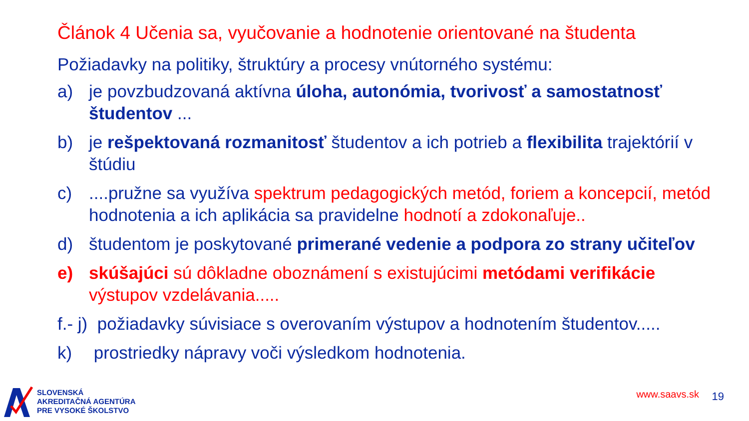Článok 4 Učenia sa, vyučovanie a hodnotenie orientované na študenta
Požiadavky na politiky, štruktúry a procesy vnútorného systému:
a) je povzbudzovaná aktívna úloha, autonómia, tvorivosť a samostatnosť študentov ...
b) je rešpektovaná rozmanitosť študentov a ich potrieb a flexibilita trajektórií v štúdiu
c)....pružne sa využíva spektrum pedagogických metód, foriem a koncepcií, metód hodnotenia a ich aplikácia sa pravidelne hodnotí a zdokonaľuje..
d) študentom je poskytované primerané vedenie a podpora zo strany učiteľov
e) skúšajúci sú dôkladne oboznámení s existujúcimi metódami verifikácie výstupov vzdelávania.....
f.- j) požiadavky súvisiace s overovaním výstupov a hodnotením študentov.....
k) prostriedky nápravy voči výsledkom hodnotenia.
SLOVENSKÁ
AKREDITAČNÁ AGENTÚRA
PRE VYSOKÉ ŠKOLSTVO
www.saavs.sk 19